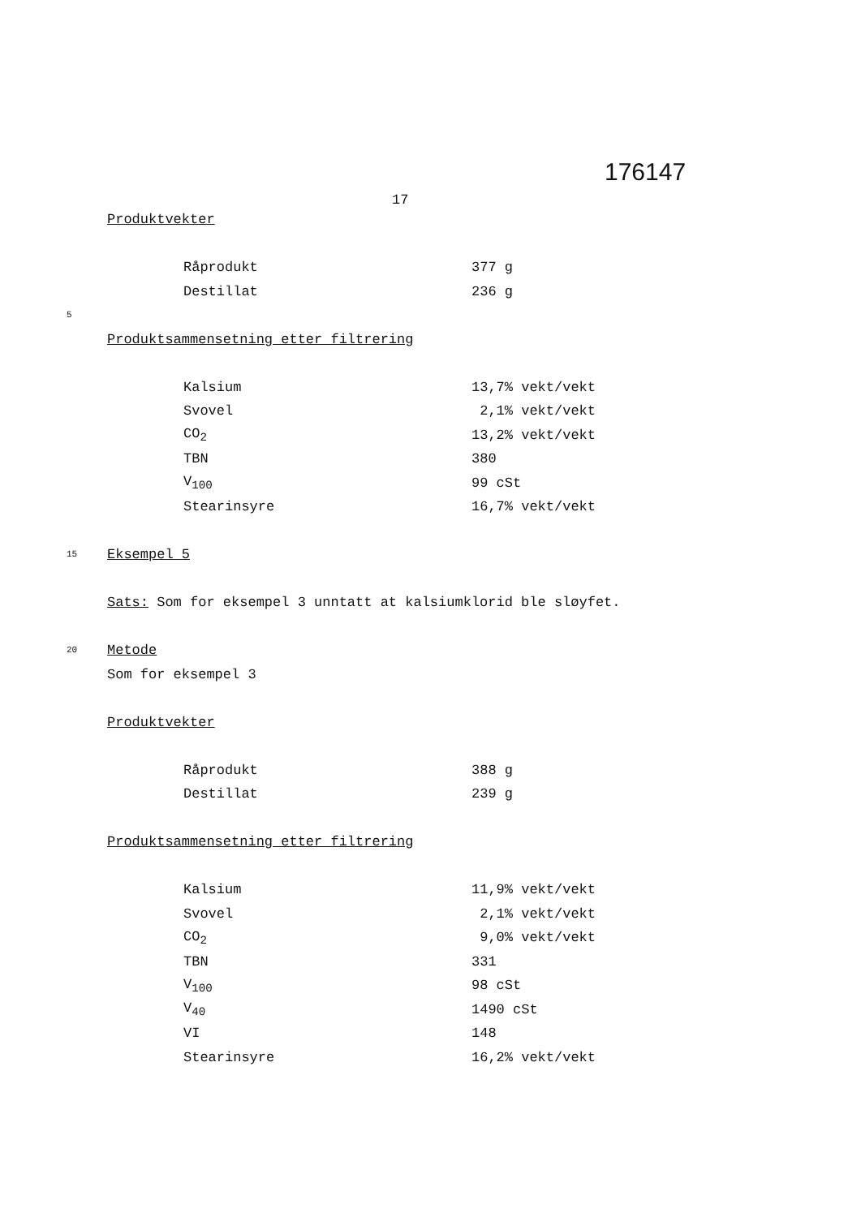176147
17
Produktvekter
| Råprodukt | 377 g |
| Destillat | 236 g |
5
Produktsammensetning etter filtrering
| Kalsium | 13,7% vekt/vekt |
| Svovel | 2,1% vekt/vekt |
| CO<sub>2</sub> | 13,2% vekt/vekt |
| TBN | 380 |
| V<sub>100</sub> | 99 cSt |
| Stearinsyre | 16,7% vekt/vekt |
15 Eksempel 5
Sats: Som for eksempel 3 unntatt at kalsiumklorid ble sløyfet.
20 Metode
Som for eksempel 3
Produktvekter
| Råprodukt | 388 g |
| Destillat | 239 g |
Produktsammensetning etter filtrering
| Kalsium | 11,9% vekt/vekt |
| Svovel | 2,1% vekt/vekt |
| CO<sub>2</sub> | 9,0% vekt/vekt |
| TBN | 331 |
| V<sub>100</sub> | 98 cSt |
| V<sub>40</sub> | 1490 cSt |
| VI | 148 |
| Stearinsyre | 16,2% vekt/vekt |